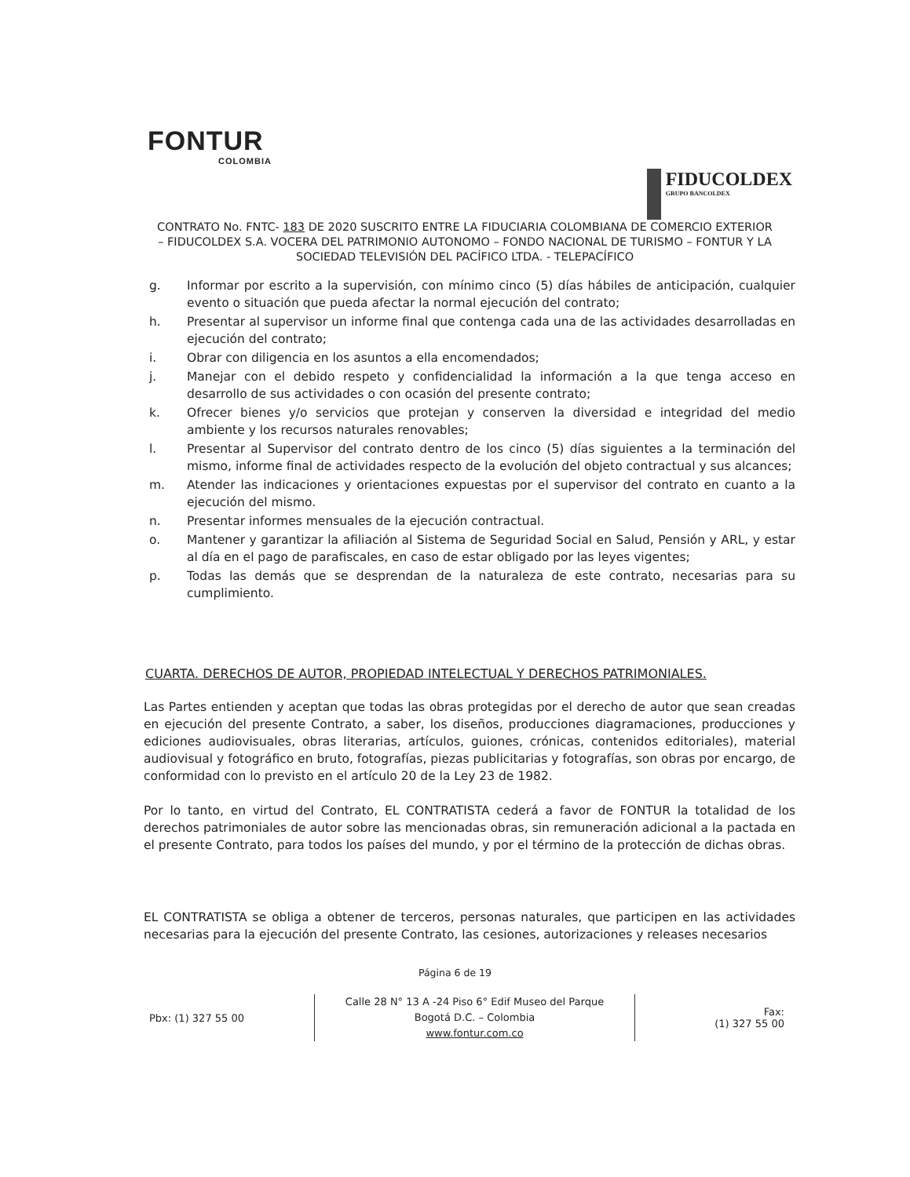FONTUR
COLOMBIA
FIDUCOLDEX
GRUPO BANCOLDEX
CONTRATO No. FNTC- 183 DE 2020 SUSCRITO ENTRE LA FIDUCIARIA COLOMBIANA DE COMERCIO EXTERIOR – FIDUCOLDEX S.A. VOCERA DEL PATRIMONIO AUTONOMO – FONDO NACIONAL DE TURISMO – FONTUR Y LA SOCIEDAD TELEVISIÓN DEL PACÍFICO LTDA. - TELEPACÍFICO
g. Informar por escrito a la supervisión, con mínimo cinco (5) días hábiles de anticipación, cualquier evento o situación que pueda afectar la normal ejecución del contrato;
h. Presentar al supervisor un informe final que contenga cada una de las actividades desarrolladas en ejecución del contrato;
i. Obrar con diligencia en los asuntos a ella encomendados;
j. Manejar con el debido respeto y confidencialidad la información a la que tenga acceso en desarrollo de sus actividades o con ocasión del presente contrato;
k. Ofrecer bienes y/o servicios que protejan y conserven la diversidad e integridad del medio ambiente y los recursos naturales renovables;
l. Presentar al Supervisor del contrato dentro de los cinco (5) días siguientes a la terminación del mismo, informe final de actividades respecto de la evolución del objeto contractual y sus alcances;
m. Atender las indicaciones y orientaciones expuestas por el supervisor del contrato en cuanto a la ejecución del mismo.
n. Presentar informes mensuales de la ejecución contractual.
o. Mantener y garantizar la afiliación al Sistema de Seguridad Social en Salud, Pensión y ARL, y estar al día en el pago de parafiscales, en caso de estar obligado por las leyes vigentes;
p. Todas las demás que se desprendan de la naturaleza de este contrato, necesarias para su cumplimiento.
CUARTA. DERECHOS DE AUTOR, PROPIEDAD INTELECTUAL Y DERECHOS PATRIMONIALES.
Las Partes entienden y aceptan que todas las obras protegidas por el derecho de autor que sean creadas en ejecución del presente Contrato, a saber, los diseños, producciones diagramaciones, producciones y ediciones audiovisuales, obras literarias, artículos, guiones, crónicas, contenidos editoriales), material audiovisual y fotográfico en bruto, fotografías, piezas publicitarias y fotografías, son obras por encargo, de conformidad con lo previsto en el artículo 20 de la Ley 23 de 1982.
Por lo tanto, en virtud del Contrato, EL CONTRATISTA cederá a favor de FONTUR la totalidad de los derechos patrimoniales de autor sobre las mencionadas obras, sin remuneración adicional a la pactada en el presente Contrato, para todos los países del mundo, y por el término de la protección de dichas obras.
EL CONTRATISTA se obliga a obtener de terceros, personas naturales, que participen en las actividades necesarias para la ejecución del presente Contrato, las cesiones, autorizaciones y releases necesarios
Página 6 de 19
Pbx: (1) 327 55 00
Calle 28 N° 13 A -24 Piso 6° Edif Museo del Parque
Bogotá D.C. – Colombia
www.fontur.com.co
Fax:
(1) 327 55 00